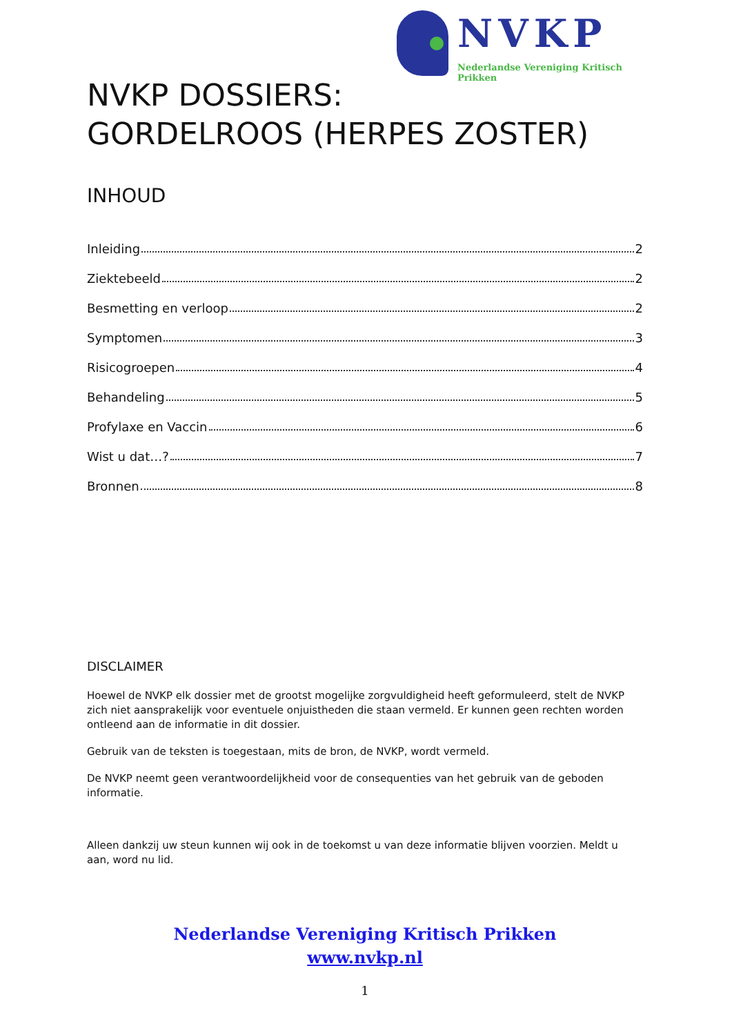NVKP
Nederlandse Vereniging Kritisch Prikken
NVKP DOSSIERS:
GORDELROOS (HERPES ZOSTER)
INHOUD
Inleiding 2
Ziektebeeld 2
Besmetting en verloop 2
Symptomen 3
Risicogroepen 4
Behandeling 5
Profylaxe en Vaccin 6
Wist u dat…? 7
Bronnen 8
DISCLAIMER
Hoewel de NVKP elk dossier met de grootst mogelijke zorgvuldigheid heeft geformuleerd, stelt de NVKP zich niet aansprakelijk voor eventuele onjuistheden die staan vermeld. Er kunnen geen rechten worden ontleend aan de informatie in dit dossier.
Gebruik van de teksten is toegestaan, mits de bron, de NVKP, wordt vermeld.
De NVKP neemt geen verantwoordelijkheid voor de consequenties van het gebruik van de geboden informatie.
Alleen dankzij uw steun kunnen wij ook in de toekomst u van deze informatie blijven voorzien. Meldt u aan, word nu lid.
Nederlandse Vereniging Kritisch Prikken
www.nvkp.nl
1